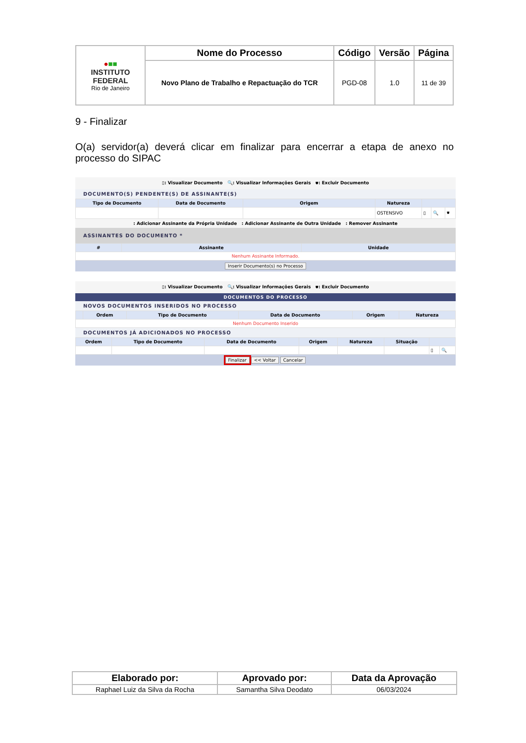| ● ■■ INSTITUTO FEDERAL Rio de Janeiro | Nome do Processo | Código | Versão | Página |
| | Novo Plano de Trabalho e Repactuação do TCR | PGD-08 | 1.0 | 11 de 39 |
9 - Finalizar
O(a) servidor(a) deverá clicar em finalizar para encerrar a etapa de anexo no processo do SIPAC
▯: Visualizar Documento 🔍: Visualizar Informações Gerais ⛊: Excluir Documento
DOCUMENTO(S) PENDENTE(S) DE ASSINANTE(S)
| Tipo de Documento | Data de Documento | Origem | Natureza | | | |
| --- | --- | --- | --- | --- | --- | --- |
| | | | OSTENSIVO | ▯ | 🔍 | ⛊ |
: Adicionar Assinante da Própria Unidade : Adicionar Assinante de Outra Unidade : Remover Assinante
ASSINANTES DO DOCUMENTO *
| # | Assinante | Unidade |
| --- | --- | --- |
| Nenhum Assinante Informado. | | |
Inserir Documento(s) no Processo
▯: Visualizar Documento 🔍: Visualizar Informações Gerais ⛊: Excluir Documento
DOCUMENTOS DO PROCESSO
NOVOS DOCUMENTOS INSERIDOS NO PROCESSO
| | Ordem | Tipo de Documento | Data de Documento | Origem | Natureza |
| --- | --- | --- | --- | --- | --- |
| Nenhum Documento Inserido | | | | | |
DOCUMENTOS JÁ ADICIONADOS NO PROCESSO
| Ordem | Tipo de Documento | Data de Documento | Origem | Natureza | Situação | | |
| --- | --- | --- | --- | --- | --- | --- | --- |
| | | | | | | ▯ | 🔍 |
Finalizar << Voltar Cancelar
| Elaborado por: | Aprovado por: | Data da Aprovação |
| --- | --- | --- |
| Raphael Luiz da Silva da Rocha | Samantha Silva Deodato | 06/03/2024 |